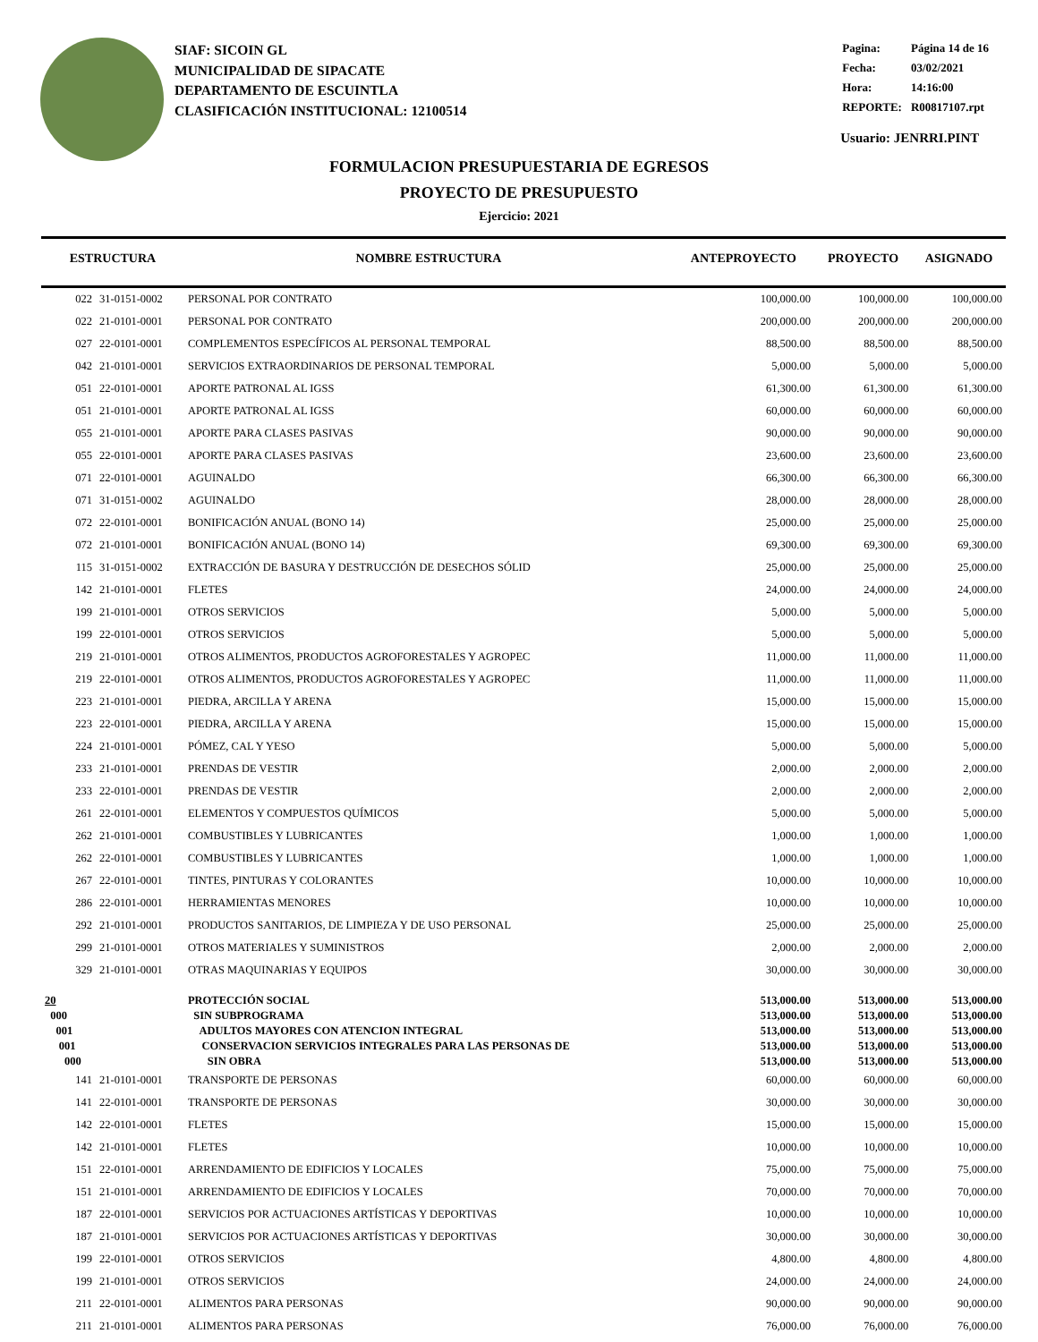SIAF: SICOIN GL
MUNICIPALIDAD DE SIPACATE
DEPARTAMENTO DE ESCUINTLA
CLASIFICACIÓN INSTITUCIONAL: 12100514
| Pagina: | Página 14 de 16 |
| Fecha: | 03/02/2021 |
| Hora: | 14:16:00 |
| REPORTE: | R00817107.rpt |
Usuario: JENRRI.PINT
FORMULACION PRESUPUESTARIA DE EGRESOS
PROYECTO DE PRESUPUESTO
Ejercicio: 2021
| ESTRUCTURA | | NOMBRE ESTRUCTURA | ANTEPROYECTO | PROYECTO | ASIGNADO |
| --- | --- | --- | --- | --- | --- |
| 022 | 31-0151-0002 | PERSONAL POR CONTRATO | 100,000.00 | 100,000.00 | 100,000.00 |
| 022 | 21-0101-0001 | PERSONAL POR CONTRATO | 200,000.00 | 200,000.00 | 200,000.00 |
| 027 | 22-0101-0001 | COMPLEMENTOS ESPECÍFICOS AL PERSONAL TEMPORAL | 88,500.00 | 88,500.00 | 88,500.00 |
| 042 | 21-0101-0001 | SERVICIOS EXTRAORDINARIOS DE PERSONAL TEMPORAL | 5,000.00 | 5,000.00 | 5,000.00 |
| 051 | 22-0101-0001 | APORTE PATRONAL AL IGSS | 61,300.00 | 61,300.00 | 61,300.00 |
| 051 | 21-0101-0001 | APORTE PATRONAL AL IGSS | 60,000.00 | 60,000.00 | 60,000.00 |
| 055 | 21-0101-0001 | APORTE PARA CLASES PASIVAS | 90,000.00 | 90,000.00 | 90,000.00 |
| 055 | 22-0101-0001 | APORTE PARA CLASES PASIVAS | 23,600.00 | 23,600.00 | 23,600.00 |
| 071 | 22-0101-0001 | AGUINALDO | 66,300.00 | 66,300.00 | 66,300.00 |
| 071 | 31-0151-0002 | AGUINALDO | 28,000.00 | 28,000.00 | 28,000.00 |
| 072 | 22-0101-0001 | BONIFICACIÓN ANUAL (BONO 14) | 25,000.00 | 25,000.00 | 25,000.00 |
| 072 | 21-0101-0001 | BONIFICACIÓN ANUAL (BONO 14) | 69,300.00 | 69,300.00 | 69,300.00 |
| 115 | 31-0151-0002 | EXTRACCIÓN DE BASURA Y DESTRUCCIÓN DE DESECHOS SÓLID | 25,000.00 | 25,000.00 | 25,000.00 |
| 142 | 21-0101-0001 | FLETES | 24,000.00 | 24,000.00 | 24,000.00 |
| 199 | 21-0101-0001 | OTROS SERVICIOS | 5,000.00 | 5,000.00 | 5,000.00 |
| 199 | 22-0101-0001 | OTROS SERVICIOS | 5,000.00 | 5,000.00 | 5,000.00 |
| 219 | 21-0101-0001 | OTROS ALIMENTOS, PRODUCTOS AGROFORESTALES Y AGROPEC | 11,000.00 | 11,000.00 | 11,000.00 |
| 219 | 22-0101-0001 | OTROS ALIMENTOS, PRODUCTOS AGROFORESTALES Y AGROPEC | 11,000.00 | 11,000.00 | 11,000.00 |
| 223 | 21-0101-0001 | PIEDRA, ARCILLA Y ARENA | 15,000.00 | 15,000.00 | 15,000.00 |
| 223 | 22-0101-0001 | PIEDRA, ARCILLA Y ARENA | 15,000.00 | 15,000.00 | 15,000.00 |
| 224 | 21-0101-0001 | PÓMEZ, CAL Y YESO | 5,000.00 | 5,000.00 | 5,000.00 |
| 233 | 21-0101-0001 | PRENDAS DE VESTIR | 2,000.00 | 2,000.00 | 2,000.00 |
| 233 | 22-0101-0001 | PRENDAS DE VESTIR | 2,000.00 | 2,000.00 | 2,000.00 |
| 261 | 22-0101-0001 | ELEMENTOS Y COMPUESTOS QUÍMICOS | 5,000.00 | 5,000.00 | 5,000.00 |
| 262 | 21-0101-0001 | COMBUSTIBLES Y LUBRICANTES | 1,000.00 | 1,000.00 | 1,000.00 |
| 262 | 22-0101-0001 | COMBUSTIBLES Y LUBRICANTES | 1,000.00 | 1,000.00 | 1,000.00 |
| 267 | 22-0101-0001 | TINTES, PINTURAS Y COLORANTES | 10,000.00 | 10,000.00 | 10,000.00 |
| 286 | 22-0101-0001 | HERRAMIENTAS MENORES | 10,000.00 | 10,000.00 | 10,000.00 |
| 292 | 21-0101-0001 | PRODUCTOS SANITARIOS, DE LIMPIEZA Y DE USO PERSONAL | 25,000.00 | 25,000.00 | 25,000.00 |
| 299 | 21-0101-0001 | OTROS MATERIALES Y SUMINISTROS | 2,000.00 | 2,000.00 | 2,000.00 |
| 329 | 21-0101-0001 | OTRAS MAQUINARIAS Y EQUIPOS | 30,000.00 | 30,000.00 | 30,000.00 |
| 20 | | PROTECCIÓN SOCIAL | 513,000.00 | 513,000.00 | 513,000.00 |
| 000 | | SIN SUBPROGRAMA | 513,000.00 | 513,000.00 | 513,000.00 |
| 001 | | ADULTOS MAYORES CON ATENCION INTEGRAL | 513,000.00 | 513,000.00 | 513,000.00 |
| 001 | | CONSERVACION SERVICIOS INTEGRALES PARA LAS PERSONAS DE | 513,000.00 | 513,000.00 | 513,000.00 |
| 000 | | SIN OBRA | 513,000.00 | 513,000.00 | 513,000.00 |
| 141 | 21-0101-0001 | TRANSPORTE DE PERSONAS | 60,000.00 | 60,000.00 | 60,000.00 |
| 141 | 22-0101-0001 | TRANSPORTE DE PERSONAS | 30,000.00 | 30,000.00 | 30,000.00 |
| 142 | 22-0101-0001 | FLETES | 15,000.00 | 15,000.00 | 15,000.00 |
| 142 | 21-0101-0001 | FLETES | 10,000.00 | 10,000.00 | 10,000.00 |
| 151 | 22-0101-0001 | ARRENDAMIENTO DE EDIFICIOS Y LOCALES | 75,000.00 | 75,000.00 | 75,000.00 |
| 151 | 21-0101-0001 | ARRENDAMIENTO DE EDIFICIOS Y LOCALES | 70,000.00 | 70,000.00 | 70,000.00 |
| 187 | 22-0101-0001 | SERVICIOS POR ACTUACIONES ARTÍSTICAS Y DEPORTIVAS | 10,000.00 | 10,000.00 | 10,000.00 |
| 187 | 21-0101-0001 | SERVICIOS POR ACTUACIONES ARTÍSTICAS Y DEPORTIVAS | 30,000.00 | 30,000.00 | 30,000.00 |
| 199 | 22-0101-0001 | OTROS SERVICIOS | 4,800.00 | 4,800.00 | 4,800.00 |
| 199 | 21-0101-0001 | OTROS SERVICIOS | 24,000.00 | 24,000.00 | 24,000.00 |
| 211 | 22-0101-0001 | ALIMENTOS PARA PERSONAS | 90,000.00 | 90,000.00 | 90,000.00 |
| 211 | 21-0101-0001 | ALIMENTOS PARA PERSONAS | 76,000.00 | 76,000.00 | 76,000.00 |